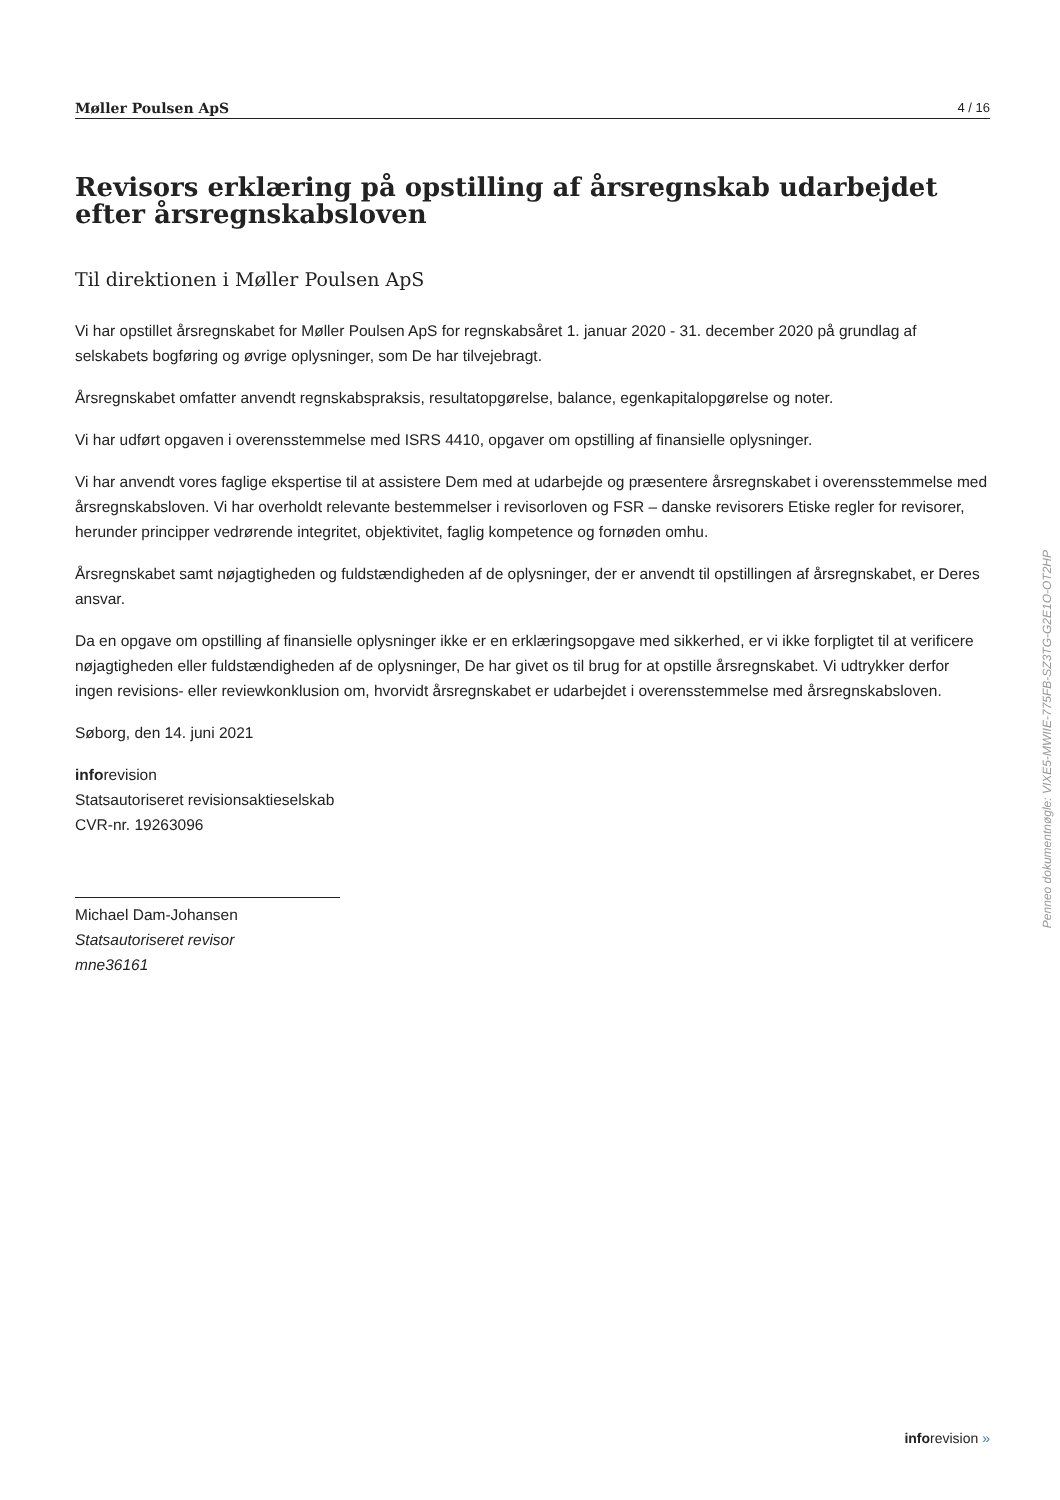Møller Poulsen ApS 4 / 16
Revisors erklæring på opstilling af årsregnskab udarbejdet efter årsregnskabsloven
Til direktionen i Møller Poulsen ApS
Vi har opstillet årsregnskabet for Møller Poulsen ApS for regnskabsåret 1. januar 2020 - 31. december 2020 på grundlag af selskabets bogføring og øvrige oplysninger, som De har tilvejebragt.
Årsregnskabet omfatter anvendt regnskabspraksis, resultatopgørelse, balance, egenkapitalopgørelse og noter.
Vi har udført opgaven i overensstemmelse med ISRS 4410, opgaver om opstilling af finansielle oplysninger.
Vi har anvendt vores faglige ekspertise til at assistere Dem med at udarbejde og præsentere årsregnskabet i overensstemmelse med årsregnskabsloven. Vi har overholdt relevante bestemmelser i revisorloven og FSR – danske revisorers Etiske regler for revisorer, herunder principper vedrørende integritet, objektivitet, faglig kompetence og fornøden omhu.
Årsregnskabet samt nøjagtigheden og fuldstændigheden af de oplysninger, der er anvendt til opstillingen af årsregnskabet, er Deres ansvar.
Da en opgave om opstilling af finansielle oplysninger ikke er en erklæringsopgave med sikkerhed, er vi ikke forpligtet til at verificere nøjagtigheden eller fuldstændigheden af de oplysninger, De har givet os til brug for at opstille årsregnskabet. Vi udtrykker derfor ingen revisions- eller reviewkonklusion om, hvorvidt årsregnskabet er udarbejdet i overensstemmelse med årsregnskabsloven.
Søborg, den 14. juni 2021
inforevision
Statsautoriseret revisionsaktieselskab
CVR-nr. 19263096
Michael Dam-Johansen
Statsautoriseret revisor
mne36161
Penneo dokumentnøgle: VIXE5-MWIIE-775FB-SZ3TG-G2E1O-OT2HP
inforevision »